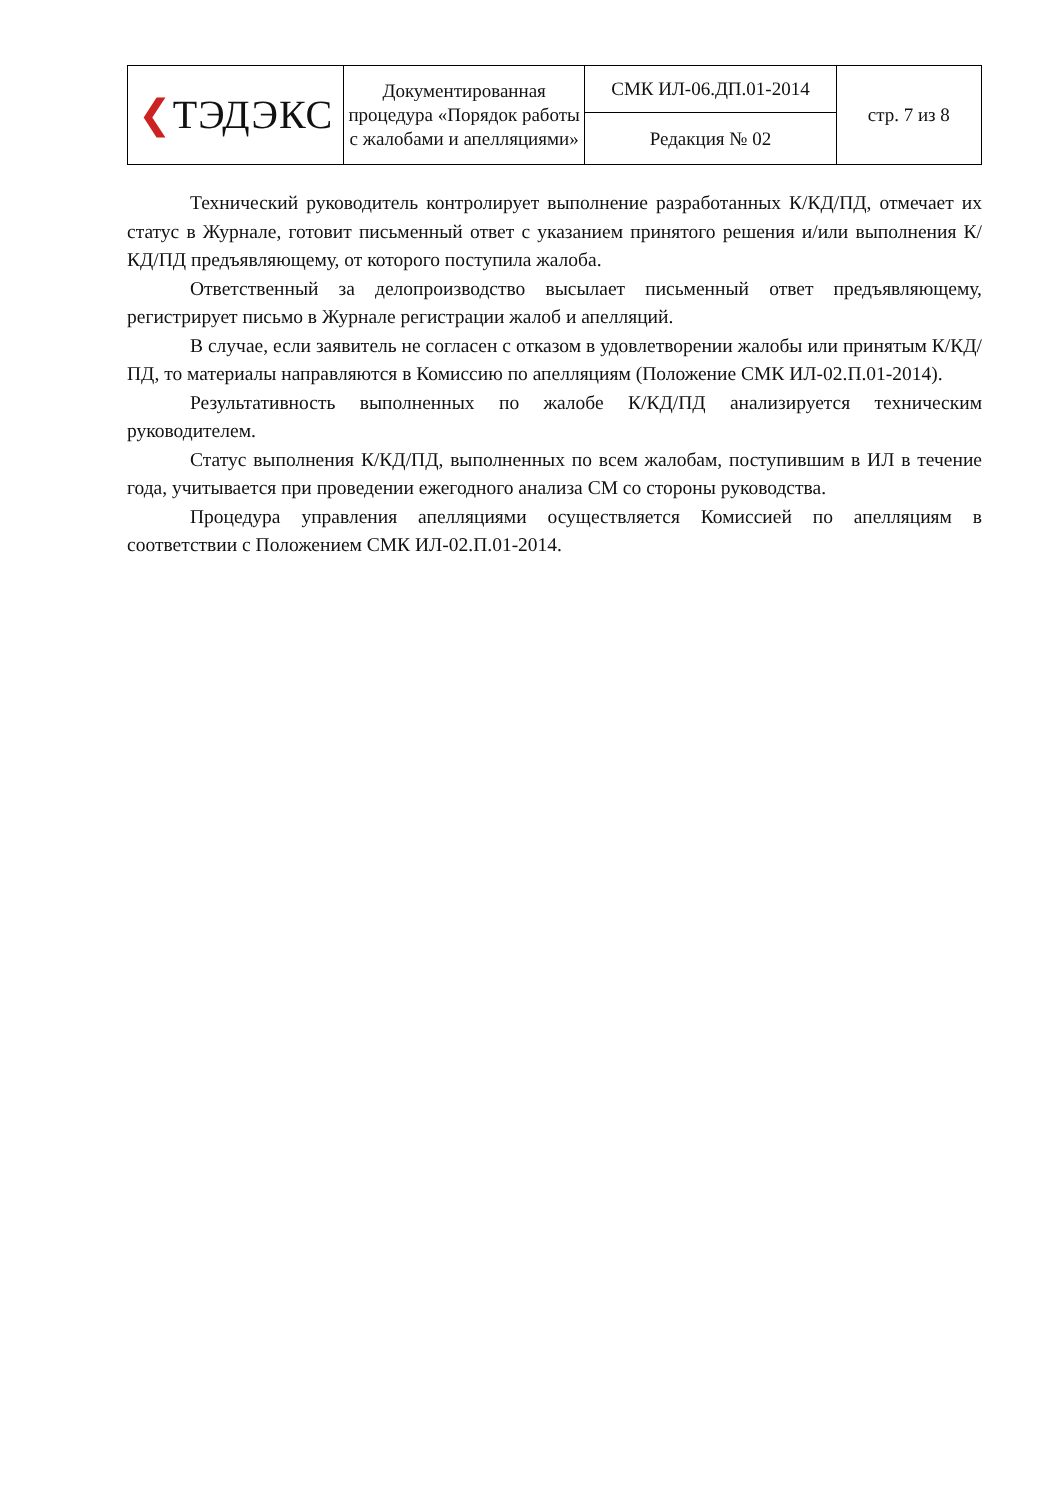| ❮ ТЭДЭКС | Документированная процедура «Порядок работы с жалобами и апелляциями» | СМК ИЛ-06.ДП.01-2014 | стр. 7 из 8 |
| | | Редакция № 02 | |
Технический руководитель контролирует выполнение разработанных К/КД/ПД, отмечает их статус в Журнале, готовит письменный ответ с указанием принятого решения и/или выполнения К/КД/ПД предъявляющему, от которого поступила жалоба.
Ответственный за делопроизводство высылает письменный ответ предъявляющему, регистрирует письмо в Журнале регистрации жалоб и апелляций.
В случае, если заявитель не согласен с отказом в удовлетворении жалобы или принятым К/КД/ПД, то материалы направляются в Комиссию по апелляциям (Положение СМК ИЛ-02.П.01-2014).
Результативность выполненных по жалобе К/КД/ПД анализируется техническим руководителем.
Статус выполнения К/КД/ПД, выполненных по всем жалобам, поступившим в ИЛ в течение года, учитывается при проведении ежегодного анализа СМ со стороны руководства.
Процедура управления апелляциями осуществляется Комиссией по апелляциям в соответствии с Положением СМК ИЛ-02.П.01-2014.